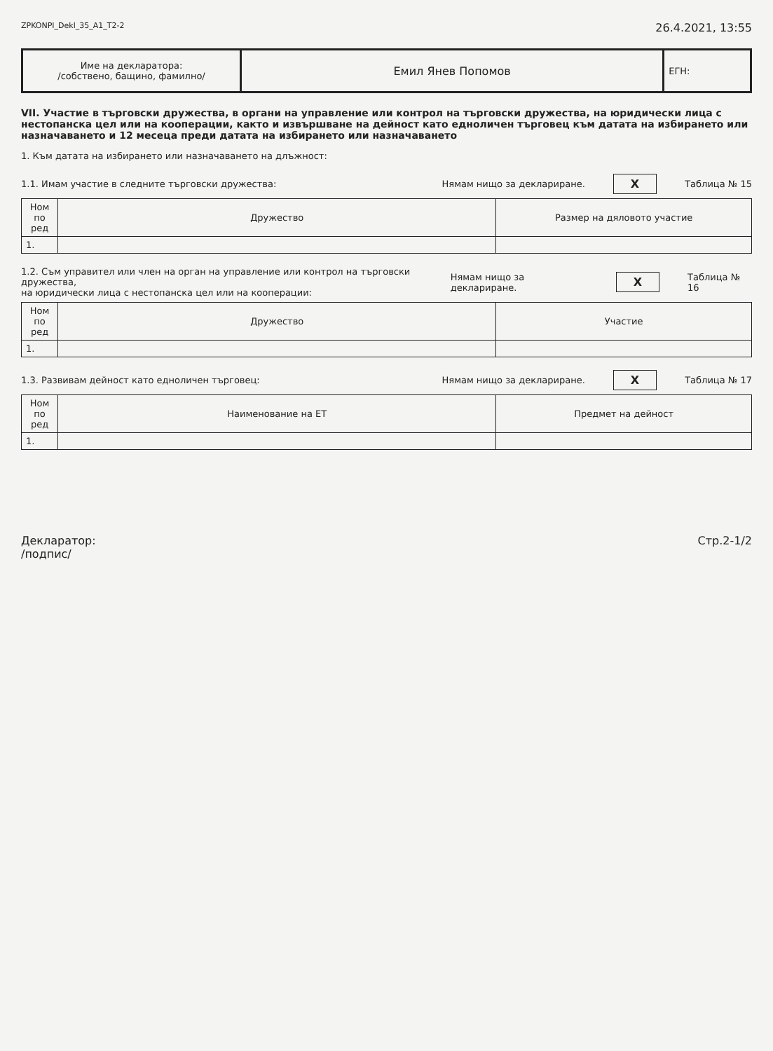ZPKONPI_Dekl_35_A1_T2-2 26.4.2021, 13:55
| Име на декларатора: /собствено, бащино, фамилно/ | Емил Янев Попомов | ЕГН: |
VII. Участие в търговски дружества, в органи на управление или контрол на търговски дружества, на юридически лица с нестопанска цел или на кооперации, както и извършване на дейност като едноличен търговец към датата на избирането или назначаването и 12 месеца преди датата на избирането или назначаването
1. Към датата на избирането или назначаването на длъжност:
1.1. Имам участие в следните търговски дружества: Нямам нищо за деклариране. X Таблица № 15
| Ном по ред | Дружество | Размер на дяловото участие |
| --- | --- | --- |
| 1. | | |
1.2. Съм управител или член на орган на управление или контрол на търговски дружества,
на юридически лица с нестопанска цел или на кооперации: Нямам нищо за деклариране. X Таблица № 16
| Ном по ред | Дружество | Участие |
| --- | --- | --- |
| 1. | | |
1.3. Развивам дейност като едноличен търговец: Нямам нищо за деклариране. X Таблица № 17
| Ном по ред | Наименование на ЕТ | Предмет на дейност |
| --- | --- | --- |
| 1. | | |
Декларатор:
/подпис/ Стр.2-1/2